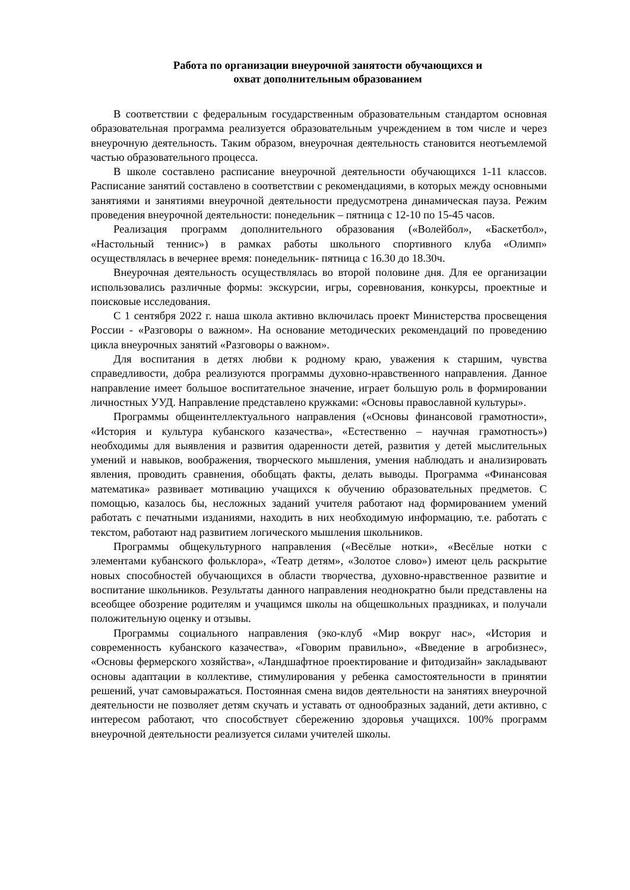Работа по организации внеурочной занятости обучающихся и
охват дополнительным образованием
В соответствии с федеральным государственным образовательным стандартом основная образовательная программа реализуется образовательным учреждением в том числе и через внеурочную деятельность. Таким образом, внеурочная деятельность становится неотъемлемой частью образовательного процесса.
В школе составлено расписание внеурочной деятельности обучающихся 1-11 классов. Расписание занятий составлено в соответствии с рекомендациями, в которых между основными занятиями и занятиями внеурочной деятельности предусмотрена динамическая пауза. Режим проведения внеурочной деятельности: понедельник – пятница с 12-10 по 15-45 часов.
Реализация программ дополнительного образования («Волейбол», «Баскетбол», «Настольный теннис») в рамках работы школьного спортивного клуба «Олимп» осуществлялась в вечернее время: понедельник- пятница с 16.30 до 18.30ч.
Внеурочная деятельность осуществлялась во второй половине дня. Для ее организации использовались различные формы: экскурсии, игры, соревнования, конкурсы, проектные и поисковые исследования.
С 1 сентября 2022 г. наша школа активно включилась проект Министерства просвещения России - «Разговоры о важном». На основание методических рекомендаций по проведению цикла внеурочных занятий «Разговоры о важном».
Для воспитания в детях любви к родному краю, уважения к старшим, чувства справедливости, добра реализуются программы духовно-нравственного направления. Данное направление имеет большое воспитательное значение, играет большую роль в формировании личностных УУД. Направление представлено кружками: «Основы православной культуры».
Программы общеинтеллектуального направления («Основы финансовой грамотности», «История и культура кубанского казачества», «Естественно – научная грамотность») необходимы для выявления и развития одаренности детей, развития у детей мыслительных умений и навыков, воображения, творческого мышления, умения наблюдать и анализировать явления, проводить сравнения, обобщать факты, делать выводы. Программа «Финансовая математика» развивает мотивацию учащихся к обучению образовательных предметов. С помощью, казалось бы, несложных заданий учителя работают над формированием умений работать с печатными изданиями, находить в них необходимую информацию, т.е. работать с текстом, работают над развитием логического мышления школьников.
Программы общекультурного направления («Весёлые нотки», «Весёлые нотки с элементами кубанского фольклора», «Театр детям», «Золотое слово») имеют цель раскрытие новых способностей обучающихся в области творчества, духовно-нравственное развитие и воспитание школьников. Результаты данного направления неоднократно были представлены на всеобщее обозрение родителям и учащимся школы на общешкольных праздниках, и получали положительную оценку и отзывы.
Программы социального направления (эко-клуб «Мир вокруг нас», «История и современность кубанского казачества», «Говорим правильно», «Введение в агробизнес», «Основы фермерского хозяйства», «Ландшафтное проектирование и фитодизайн» закладывают основы адаптации в коллективе, стимулирования у ребенка самостоятельности в принятии решений, учат самовыражаться. Постоянная смена видов деятельности на занятиях внеурочной деятельности не позволяет детям скучать и уставать от однообразных заданий, дети активно, с интересом работают, что способствует сбережению здоровья учащихся. 100% программ внеурочной деятельности реализуется силами учителей школы.